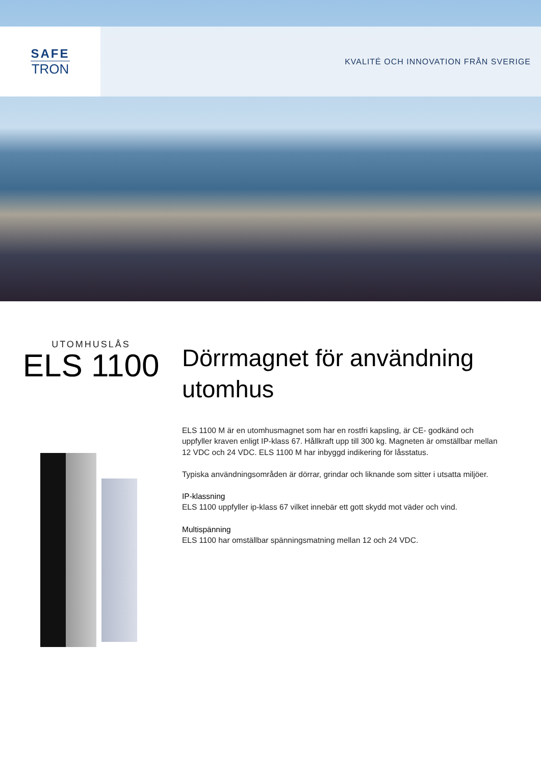SAFE
TRON
KVALITÉ OCH INNOVATION FRÅN SVERIGE
UTOMHUSLÅS
ELS 1100
Dörrmagnet för användning utomhus
ELS 1100 M är en utomhusmagnet som har en rostfri kapsling, är CE- godkänd och uppfyller kraven enligt IP-klass 67. Hållkraft upp till 300 kg. Magneten är omställbar mellan 12 VDC och 24 VDC. ELS 1100 M har inbyggd indikering för låsstatus.
Typiska användningsområden är dörrar, grindar och liknande som sitter i utsatta miljöer.
IP-klassning
ELS 1100 uppfyller ip-klass 67 vilket innebär ett gott skydd mot väder och vind.
Multispänning
ELS 1100 har omställbar spänningsmatning mellan 12 och 24 VDC.